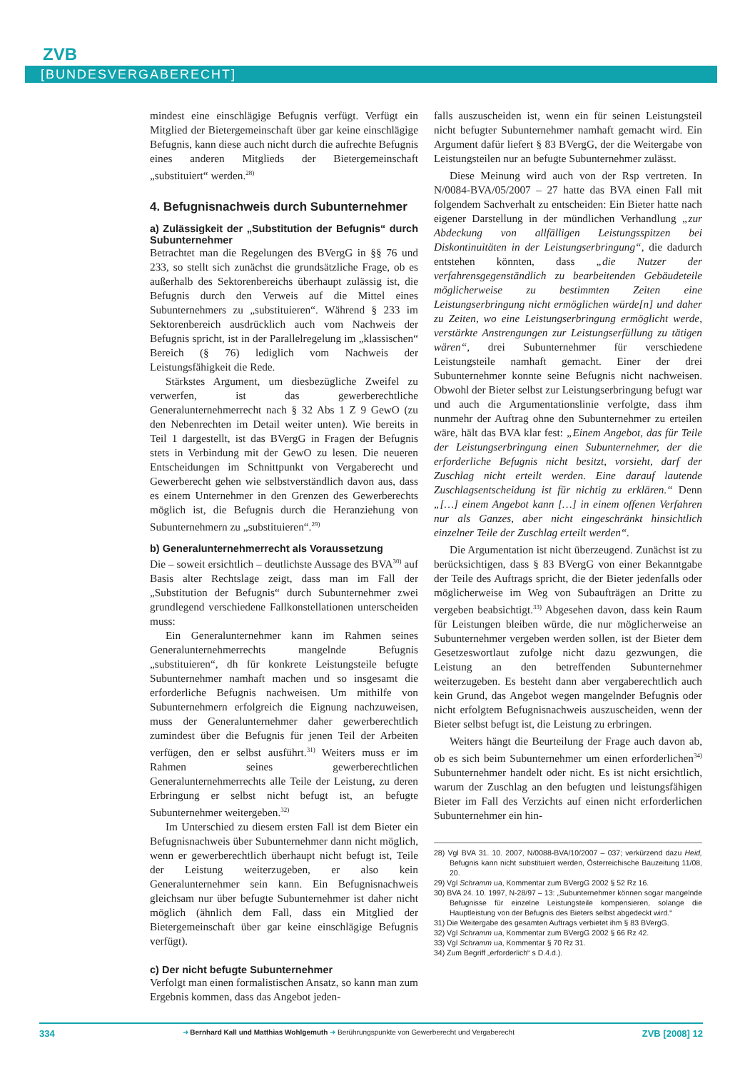ZVB
[BUNDESVERGABERECHT]
mindest eine einschlägige Befugnis verfügt. Verfügt ein Mitglied der Bietergemeinschaft über gar keine einschlägige Befugnis, kann diese auch nicht durch die aufrechte Befugnis eines anderen Mitglieds der Bietergemeinschaft „substituiert“ werden.<sup>28)</sup>
4. Befugnisnachweis durch Subunternehmer
a) Zulässigkeit der „Substitution der Befugnis“ durch Subunternehmer
Betrachtet man die Regelungen des BVergG in §§ 76 und 233, so stellt sich zunächst die grundsätzliche Frage, ob es außerhalb des Sektorenbereichs überhaupt zulässig ist, die Befugnis durch den Verweis auf die Mittel eines Subunternehmers zu „substituieren“. Während § 233 im Sektorenbereich ausdrücklich auch vom Nachweis der Befugnis spricht, ist in der Parallelregelung im „klassischen“ Bereich (§ 76) lediglich vom Nachweis der Leistungsfähigkeit die Rede.
Stärkstes Argument, um diesbezügliche Zweifel zu verwerfen, ist das gewerberechtliche Generalunternehmerrecht nach § 32 Abs 1 Z 9 GewO (zu den Nebenrechten im Detail weiter unten). Wie bereits in Teil 1 dargestellt, ist das BVergG in Fragen der Befugnis stets in Verbindung mit der GewO zu lesen. Die neueren Entscheidungen im Schnittpunkt von Vergaberecht und Gewerberecht gehen wie selbstverständlich davon aus, dass es einem Unternehmer in den Grenzen des Gewerberechts möglich ist, die Befugnis durch die Heranziehung von Subunternehmern zu „substituieren“.<sup>29)</sup>
b) Generalunternehmerrecht als Voraussetzung
Die – soweit ersichtlich – deutlichste Aussage des BVA<sup>30)</sup> auf Basis alter Rechtslage zeigt, dass man im Fall der „Substitution der Befugnis“ durch Subunternehmer zwei grundlegend verschiedene Fallkonstellationen unterscheiden muss:
Ein Generalunternehmer kann im Rahmen seines Generalunternehmerrechts mangelnde Befugnis „substituieren“, dh für konkrete Leistungsteile befugte Subunternehmer namhaft machen und so insgesamt die erforderliche Befugnis nachweisen. Um mithilfe von Subunternehmern erfolgreich die Eignung nachzuweisen, muss der Generalunternehmer daher gewerberechtlich zumindest über die Befugnis für jenen Teil der Arbeiten verfügen, den er selbst ausführt.<sup>31)</sup> Weiters muss er im Rahmen seines gewerberechtlichen Generalunternehmerrechts alle Teile der Leistung, zu deren Erbringung er selbst nicht befugt ist, an befugte Subunternehmer weitergeben.<sup>32)</sup>
Im Unterschied zu diesem ersten Fall ist dem Bieter ein Befugnisnachweis über Subunternehmer dann nicht möglich, wenn er gewerberechtlich überhaupt nicht befugt ist, Teile der Leistung weiterzugeben, er also kein Generalunternehmer sein kann. Ein Befugnisnachweis gleichsam nur über befugte Subunternehmer ist daher nicht möglich (ähnlich dem Fall, dass ein Mitglied der Bietergemeinschaft über gar keine einschlägige Befugnis verfügt).
c) Der nicht befugte Subunternehmer
Verfolgt man einen formalistischen Ansatz, so kann man zum Ergebnis kommen, dass das Angebot jeden-
falls auszuscheiden ist, wenn ein für seinen Leistungsteil nicht befugter Subunternehmer namhaft gemacht wird. Ein Argument dafür liefert § 83 BVergG, der die Weitergabe von Leistungsteilen nur an befugte Subunternehmer zulässt.
Diese Meinung wird auch von der Rsp vertreten. In N/0084-BVA/05/2007 – 27 hatte das BVA einen Fall mit folgendem Sachverhalt zu entscheiden: Ein Bieter hatte nach eigener Darstellung in der mündlichen Verhandlung „zur Abdeckung von allfälligen Leistungsspitzen bei Diskontinuitäten in der Leistungserbringung“, die dadurch entstehen könnten, dass „die Nutzer der verfahrensgegenständlich zu bearbeitenden Gebäudeteile möglicherweise zu bestimmten Zeiten eine Leistungserbringung nicht ermöglichen würde[n] und daher zu Zeiten, wo eine Leistungserbringung ermöglicht werde, verstärkte Anstrengungen zur Leistungserfüllung zu tätigen wären“, drei Subunternehmer für verschiedene Leistungsteile namhaft gemacht. Einer der drei Subunternehmer konnte seine Befugnis nicht nachweisen. Obwohl der Bieter selbst zur Leistungserbringung befugt war und auch die Argumentationslinie verfolgte, dass ihm nunmehr der Auftrag ohne den Subunternehmer zu erteilen wäre, hält das BVA klar fest: „Einem Angebot, das für Teile der Leistungserbringung einen Subunternehmer, der die erforderliche Befugnis nicht besitzt, vorsieht, darf der Zuschlag nicht erteilt werden. Eine darauf lautende Zuschlagsentscheidung ist für nichtig zu erklären.“ Denn „[…] einem Angebot kann […] in einem offenen Verfahren nur als Ganzes, aber nicht eingeschränkt hinsichtlich einzelner Teile der Zuschlag erteilt werden“.
Die Argumentation ist nicht überzeugend. Zunächst ist zu berücksichtigen, dass § 83 BVergG von einer Bekanntgabe der Teile des Auftrags spricht, die der Bieter jedenfalls oder möglicherweise im Weg von Subaufträgen an Dritte zu vergeben beabsichtigt.<sup>33)</sup> Abgesehen davon, dass kein Raum für Leistungen bleiben würde, die nur möglicherweise an Subunternehmer vergeben werden sollen, ist der Bieter dem Gesetzeswortlaut zufolge nicht dazu gezwungen, die Leistung an den betreffenden Subunternehmer weiterzugeben. Es besteht dann aber vergaberechtlich auch kein Grund, das Angebot wegen mangelnder Befugnis oder nicht erfolgtem Befugnisnachweis auszuscheiden, wenn der Bieter selbst befugt ist, die Leistung zu erbringen.
Weiters hängt die Beurteilung der Frage auch davon ab, ob es sich beim Subunternehmer um einen erforderlichen<sup>34)</sup> Subunternehmer handelt oder nicht. Es ist nicht ersichtlich, warum der Zuschlag an den befugten und leistungsfähigen Bieter im Fall des Verzichts auf einen nicht erforderlichen Subunternehmer ein hin-
28) Vgl BVA 31. 10. 2007, N/0088-BVA/10/2007 – 037; verkürzend dazu Heid, Befugnis kann nicht substituiert werden, Österreichische Bauzeitung 11/08, 20.
29) Vgl Schramm ua, Kommentar zum BVergG 2002 § 52 Rz 16.
30) BVA 24. 10. 1997, N-28/97 – 13: „Subunternehmer können sogar mangelnde Befugnisse für einzelne Leistungsteile kompensieren, solange die Hauptleistung von der Befugnis des Bieters selbst abgedeckt wird.“
31) Die Weitergabe des gesamten Auftrags verbietet ihm § 83 BVergG.
32) Vgl Schramm ua, Kommentar zum BVergG 2002 § 66 Rz 42.
33) Vgl Schramm ua, Kommentar § 70 Rz 31.
34) Zum Begriff „erforderlich“ s D.4.d.).
334 ➜ Bernhard Kall und Matthias Wohlgemuth ➜ Berührungspunkte von Gewerberecht und Vergaberecht ZVB [2008] 12